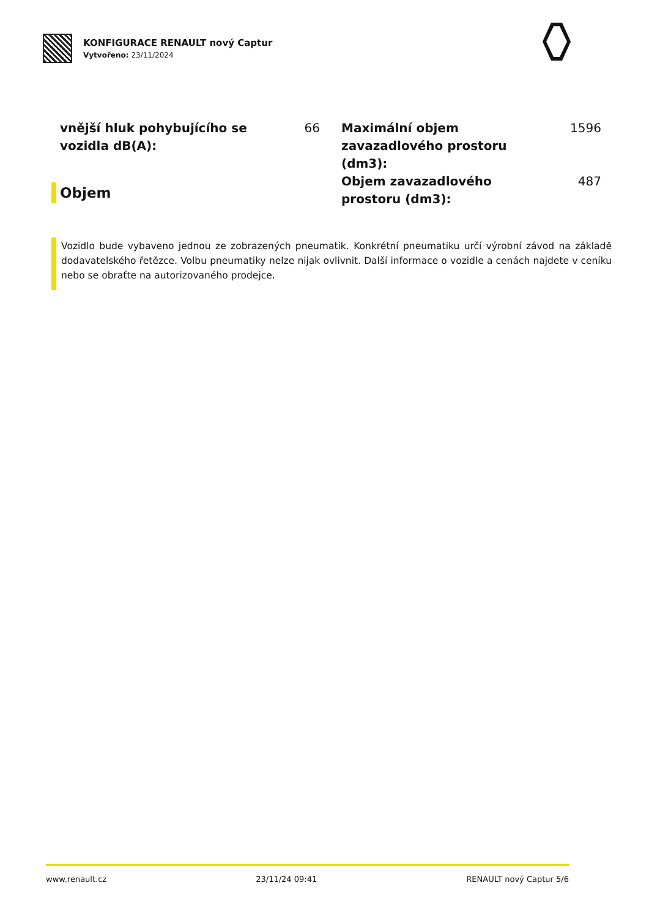KONFIGURACE RENAULT nový Captur
Vytvořeno: 23/11/2024
vnější hluk pohybujícího se vozidla dB(A): 66
Objem
Maximální objem zavazadlového prostoru (dm3): 1596
Objem zavazadlového prostoru (dm3): 487
Vozidlo bude vybaveno jednou ze zobrazených pneumatik. Konkrétní pneumatiku určí výrobní závod na základě dodavatelského řetězce. Volbu pneumatiky nelze nijak ovlivnit. Další informace o vozidle a cenách najdete v ceníku nebo se obraťte na autorizovaného prodejce.
www.renault.cz 23/11/24 09:41 RENAULT nový Captur 5/6